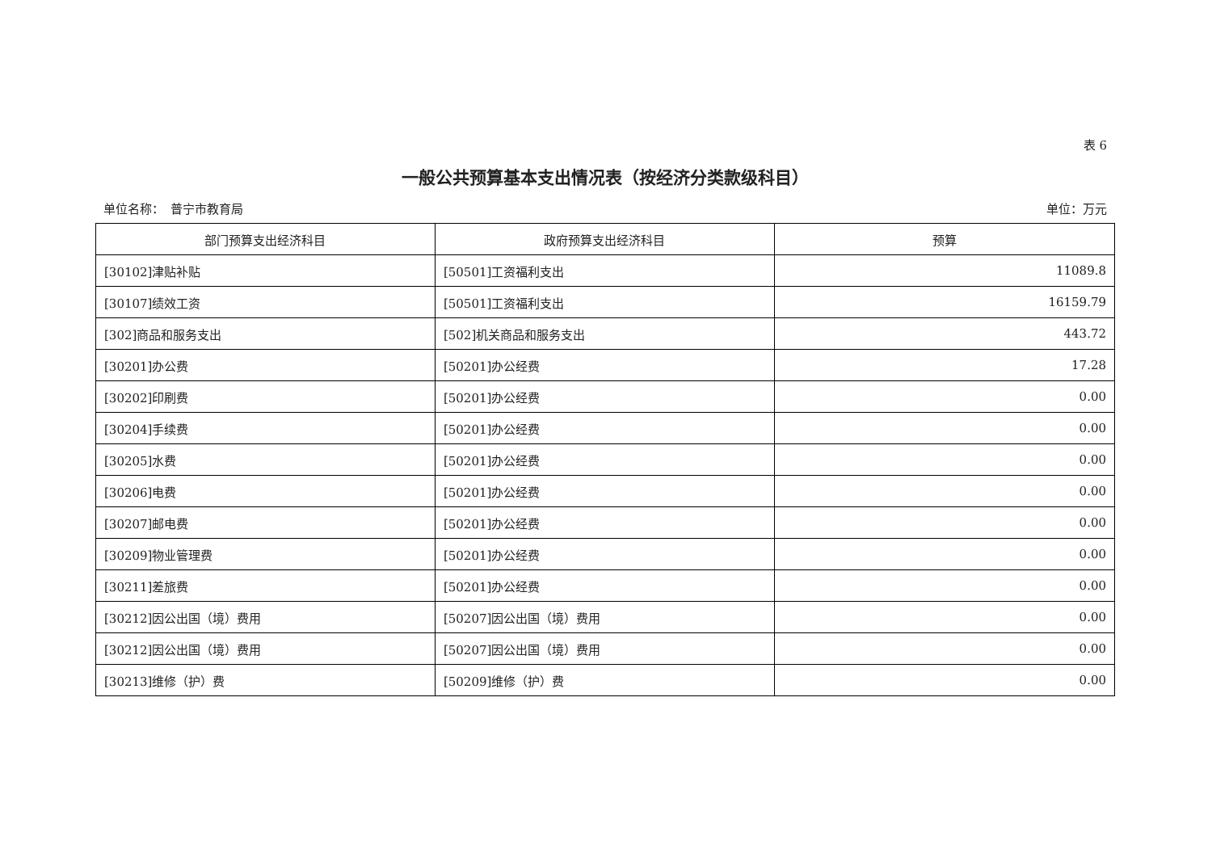表 6
一般公共预算基本支出情况表（按经济分类款级科目）
单位名称：　普宁市教育局 单位：万元
| 部门预算支出经济科目 | 政府预算支出经济科目 | 预算 |
| --- | --- | --- |
| [30102]津贴补贴 | [50501]工资福利支出 | 11089.8 |
| [30107]绩效工资 | [50501]工资福利支出 | 16159.79 |
| [302]商品和服务支出 | [502]机关商品和服务支出 | 443.72 |
| [30201]办公费 | [50201]办公经费 | 17.28 |
| [30202]印刷费 | [50201]办公经费 | 0.00 |
| [30204]手续费 | [50201]办公经费 | 0.00 |
| [30205]水费 | [50201]办公经费 | 0.00 |
| [30206]电费 | [50201]办公经费 | 0.00 |
| [30207]邮电费 | [50201]办公经费 | 0.00 |
| [30209]物业管理费 | [50201]办公经费 | 0.00 |
| [30211]差旅费 | [50201]办公经费 | 0.00 |
| [30212]因公出国（境）费用 | [50207]因公出国（境）费用 | 0.00 |
| [30212]因公出国（境）费用 | [50207]因公出国（境）费用 | 0.00 |
| [30213]维修（护）费 | [50209]维修（护）费 | 0.00 |